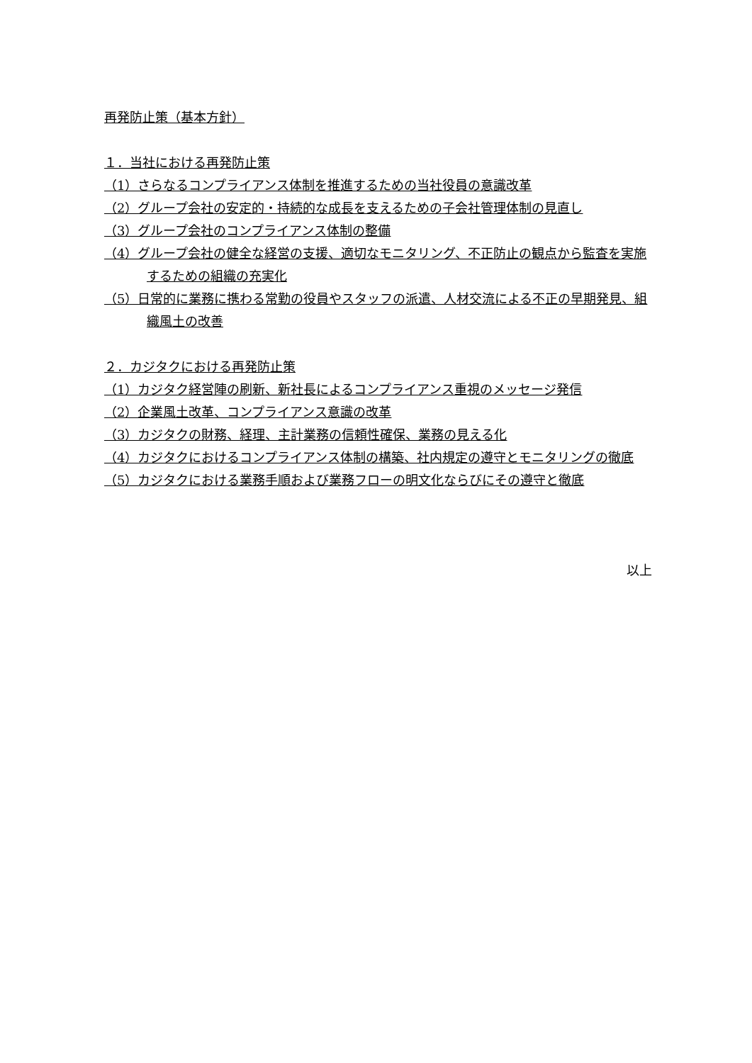再発防止策（基本方針）
１．当社における再発防止策
（1）さらなるコンプライアンス体制を推進するための当社役員の意識改革
（2）グループ会社の安定的・持続的な成長を支えるための子会社管理体制の見直し
（3）グループ会社のコンプライアンス体制の整備
（4）グループ会社の健全な経営の支援、適切なモニタリング、不正防止の観点から監査を実施するための組織の充実化
（5）日常的に業務に携わる常勤の役員やスタッフの派遣、人材交流による不正の早期発見、組織風土の改善
２．カジタクにおける再発防止策
（1）カジタク経営陣の刷新、新社長によるコンプライアンス重視のメッセージ発信
（2）企業風土改革、コンプライアンス意識の改革
（3）カジタクの財務、経理、主計業務の信頼性確保、業務の見える化
（4）カジタクにおけるコンプライアンス体制の構築、社内規定の遵守とモニタリングの徹底
（5）カジタクにおける業務手順および業務フローの明文化ならびにその遵守と徹底
以上